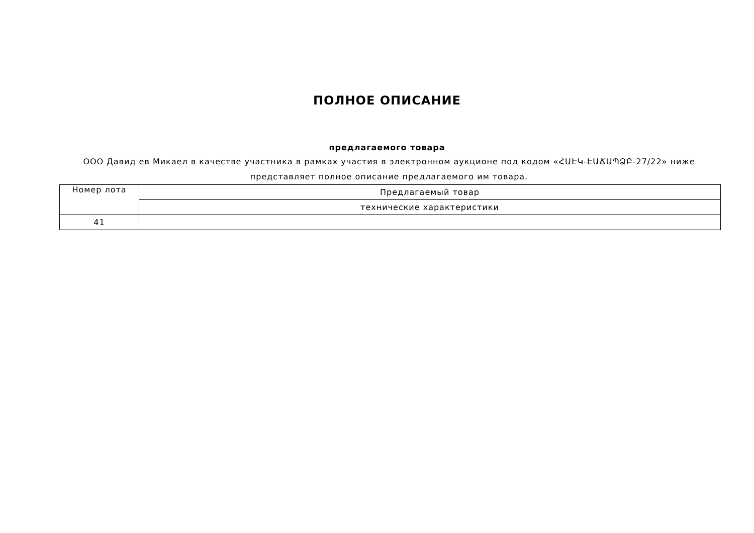ПОЛНОЕ ОПИСАНИЕ
предлагаемого товара
ООО Давид ев Микаел в качестве участника в рамках участия в электронном аукционе под кодом «ՀԱԷԿ-ԷԱՃԱՊՁԲ-27/22» ниже представляет полное описание предлагаемого им товара.
| Номер лота | Предлагаемый товар |
| --- | --- |
| | технические характеристики |
| 41 | |